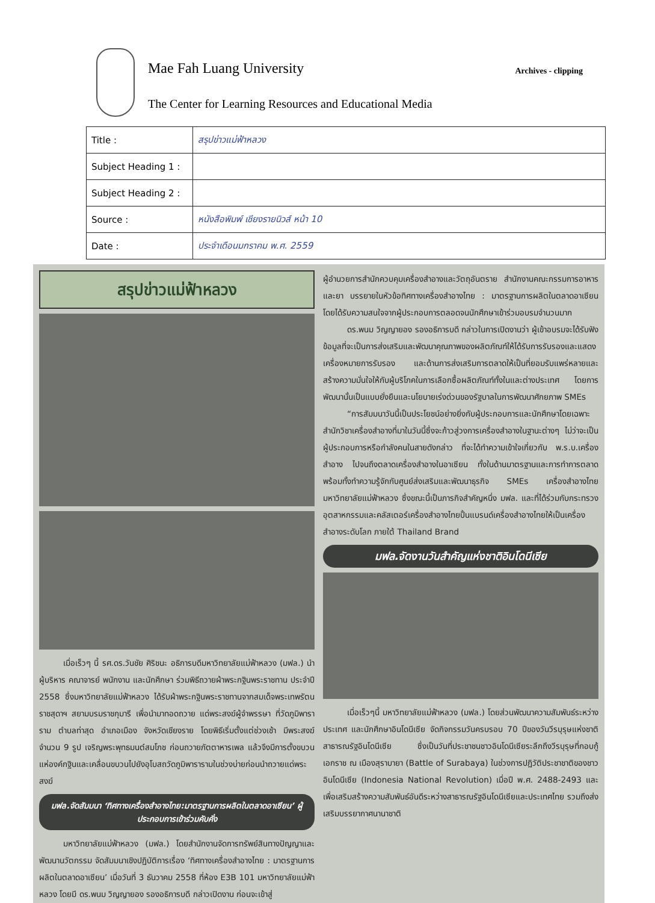Mae Fah Luang University
The Center for Learning Resources and Educational Media
Archives - clipping
| Title : | สรุปข่าวแม่ฟ้าหลวง |
| Subject Heading 1 : | |
| Subject Heading 2 : | |
| Source : | หนังสือพิมพ์ เชียงรายนิวส์ หน้า 10 |
| Date : | ประจำเดือนมกราคม พ.ศ. 2559 |
สรุปข่าวแม่ฟ้าหลวง
เมื่อเร็วๆ นี้ รศ.ดร.วันชัย ศิริชนะ อธิการบดีมหาวิทยาลัยแม่ฟ้าหลวง (มฟล.) นำผู้บริหาร คณาจารย์ พนักงาน และนักศึกษา ร่วมพิธีถวายผ้าพระกฐินพระราชทาน ประจำปี 2558 ซึ่งมหาวิทยาลัยแม่ฟ้าหลวง ได้รับผ้าพระกฐินพระราชทานจากสมเด็จพระเทพรัตนราชสุดาฯ สยามบรมราชกุมารี เพื่อนำมาทอดถวาย แด่พระสงฆ์ผู้จำพรรษา ที่วัดภูมิพาราราม ตำบลท่าสุด อำเภอเมือง จังหวัดเชียงราย โดยพิธีเริ่มตั้งแต่ช่วงเช้า มีพระสงฆ์ จำนวน 9 รูป เจริญพระพุทธมนต์สมโภช ก่อนถวายภัตตาหารเพล แล้วจึงมีการตั้งขบวนแห่องค์กฐินและเคลื่อนขบวนไปยังอุโบสถวัดภูมิพารารามในช่วงบ่ายก่อนนำถวายแด่พระสงฆ์
มฟล.จัดสัมมนา ‘ทิศทางเครื่องสำอางไทย:มาตรฐานการผลิตในตลาดอาเซียน’ ผู้ประกอบการเข้าร่วมคับคั่ง
มหาวิทยาลัยแม่ฟ้าหลวง (มฟล.) โดยสำนักงานจัดการทรัพย์สินทางปัญญาและพัฒนานวัตกรรม จัดสัมมนาเชิงปฏิบัติการเรื่อง ‘ทิศทางเครื่องสำอางไทย : มาตรฐานการผลิตในตลาดอาเซียน’ เมื่อวันที่ 3 ธันวาคม 2558 ที่ห้อง E3B 101 มหาวิทยาลัยแม่ฟ้าหลวง โดยมี ดร.พนม วิญญายอง รองอธิการบดี กล่าวเปิดงาน ก่อนจะเข้าสู่
ผู้อำนวยการสำนักควบคุมเครื่องสำอางและวัตถุอันตราย สำนักงานคณะกรรมการอาหารและยา บรรยายในหัวข้อทิศทางเครื่องสำอางไทย : มาตรฐานการผลิตในตลาดอาเซียน โดยได้รับความสนใจจากผู้ประกอบการตลอดจนนักศึกษาเข้าร่วมอบรมจำนวนมาก
ดร.พนม วิญญายอง รองอธิการบดี กล่าวในการเปิดงานว่า ผู้เข้าอบรมจะได้รับฟังข้อมูลที่จะเป็นการส่งเสริมและพัฒนาคุณภาพของผลิตภัณฑ์ให้ได้รับการรับรองและแสดงเครื่องหมายการรับรอง และด้านการส่งเสริมการตลาดให้เป็นที่ยอมรับแพร่หลายและสร้างความมั่นใจให้กับผู้บริโภคในการเลือกซื้อผลิตภัณฑ์ทั้งในและต่างประเทศ โดยการพัฒนานั้นเป็นแบบยั่งยืนและนโยบายเร่งด่วนของรัฐบาลในการพัฒนาศักยภาพ SMEs
“การสัมมนาวันนี้เป็นประโยชน์อย่างยิ่งกับผู้ประกอบการและนักศึกษาโดยเฉพาะสำนักวิชาเครื่องสำอางที่มาในวันนี้ซึ่งจะก้าวสู่วงการเครื่องสำอางในฐานะต่างๆ ไม่ว่าจะเป็นผู้ประกอบการหรือกำลังคนในสายดังกล่าว ที่จะได้ทำความเข้าใจเกี่ยวกับ พ.ร.บ.เครื่องสำอาง ไปจนถึงตลาดเครื่องสำอางในอาเซียน ทั้งในด้านมาตรฐานและการทำการตลาด พร้อมทั้งทำความรู้จักกับศูนย์ส่งเสริมและพัฒนาธุรกิจ SMEs เครื่องสำอางไทย มหาวิทยาลัยแม่ฟ้าหลวง ซึ่งขณะนี้เป็นภารกิจสำคัญหนึ่ง มฟล. และที่ได้ร่วมกับกระทรวงอุตสาหกรรมและคลัสเตอร์เครื่องสำอางไทยปั้นแบรนด์เครื่องสำอางไทยให้เป็นเครื่องสำอางระดับโลก ภายใต้ Thailand Brand
มฟล.จัดงานวันสำคัญแห่งชาติอินโดนีเซีย
เมื่อเร็วๆนี้ มหาวิทยาลัยแม่ฟ้าหลวง (มฟล.) โดยส่วนพัฒนาความสัมพันธ์ระหว่างประเทศ และนักศึกษาอินโดนีเซีย จัดกิจกรรมวันครบรอบ 70 ปีของวันวีรบุรุษแห่งชาติสาธารณรัฐอินโดนีเซีย ซึ่งเป็นวันที่ประชาชนชาวอินโดนีเซียระลึกถึงวีรบุรุษที่กอบกู้เอกราช ณ เมืองสุราบายา (Battle of Surabaya) ในช่วงการปฏิวัติประชาชาติของชาวอินโดนีเซีย (Indonesia National Revolution) เมื่อปี พ.ศ. 2488-2493 และเพื่อเสริมสร้างความสัมพันธ์อันดีระหว่างสาธารณรัฐอินโดนีเซียและประเทศไทย รวมถึงส่งเสริมบรรยากาศนานาชาติ